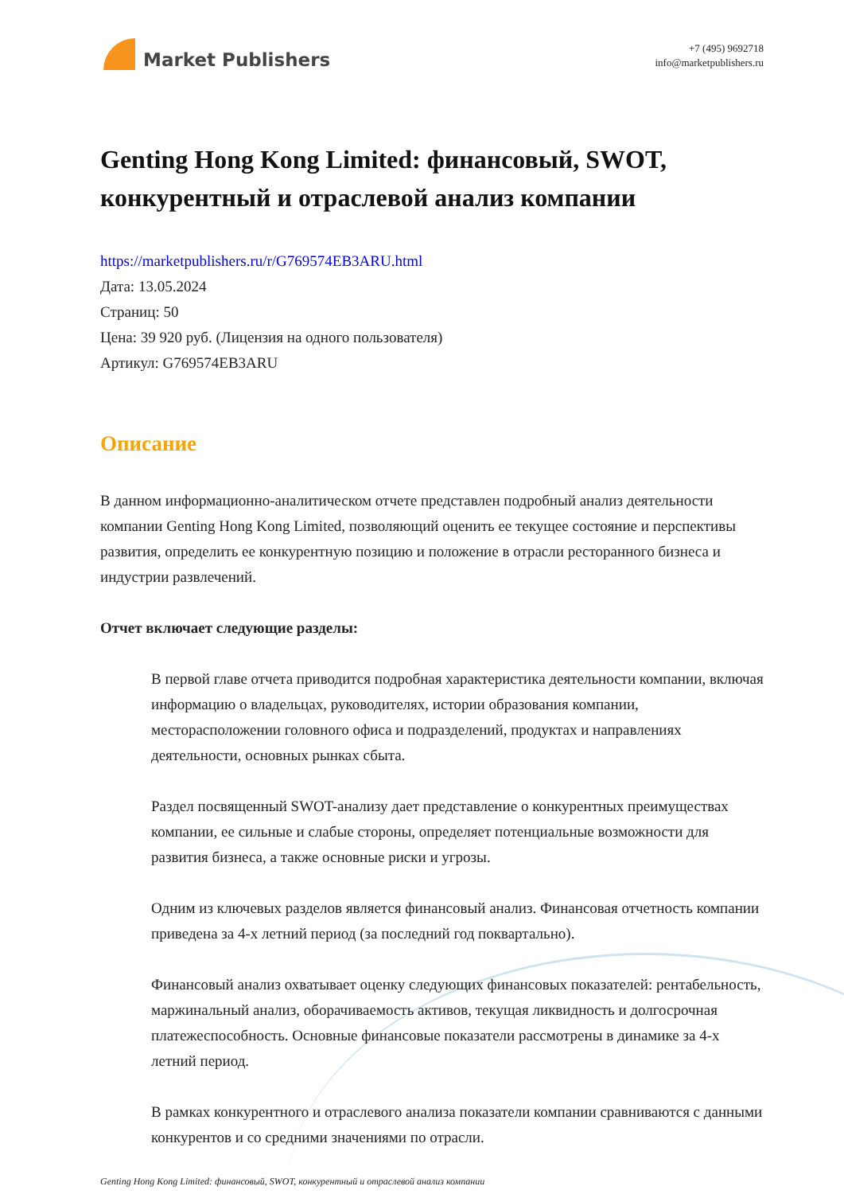Market Publishers
+7 (495) 9692718
info@marketpublishers.ru
Genting Hong Kong Limited: финансовый, SWOT, конкурентный и отраслевой анализ компании
https://marketpublishers.ru/r/G769574EB3ARU.html
Дата: 13.05.2024
Страниц: 50
Цена: 39 920 руб. (Лицензия на одного пользователя)
Артикул: G769574EB3ARU
Описание
В данном информационно-аналитическом отчете представлен подробный анализ деятельности компании Genting Hong Kong Limited, позволяющий оценить ее текущее состояние и перспективы развития, определить ее конкурентную позицию и положение в отрасли ресторанного бизнеса и индустрии развлечений.
Отчет включает следующие разделы:
В первой главе отчета приводится подробная характеристика деятельности компании, включая информацию о владельцах, руководителях, истории образования компании, месторасположении головного офиса и подразделений, продуктах и направлениях деятельности, основных рынках сбыта.
Раздел посвященный SWOT-анализу дает представление о конкурентных преимуществах компании, ее сильные и слабые стороны, определяет потенциальные возможности для развития бизнеса, а также основные риски и угрозы.
Одним из ключевых разделов является финансовый анализ. Финансовая отчетность компании приведена за 4-х летний период (за последний год поквартально).
Финансовый анализ охватывает оценку следующих финансовых показателей: рентабельность, маржинальный анализ, оборачиваемость активов, текущая ликвидность и долгосрочная платежеспособность. Основные финансовые показатели рассмотрены в динамике за 4-х летний период.
В рамках конкурентного и отраслевого анализа показатели компании сравниваются с данными конкурентов и со средними значениями по отрасли.
Genting Hong Kong Limited: финансовый, SWOT, конкурентный и отраслевой анализ компании